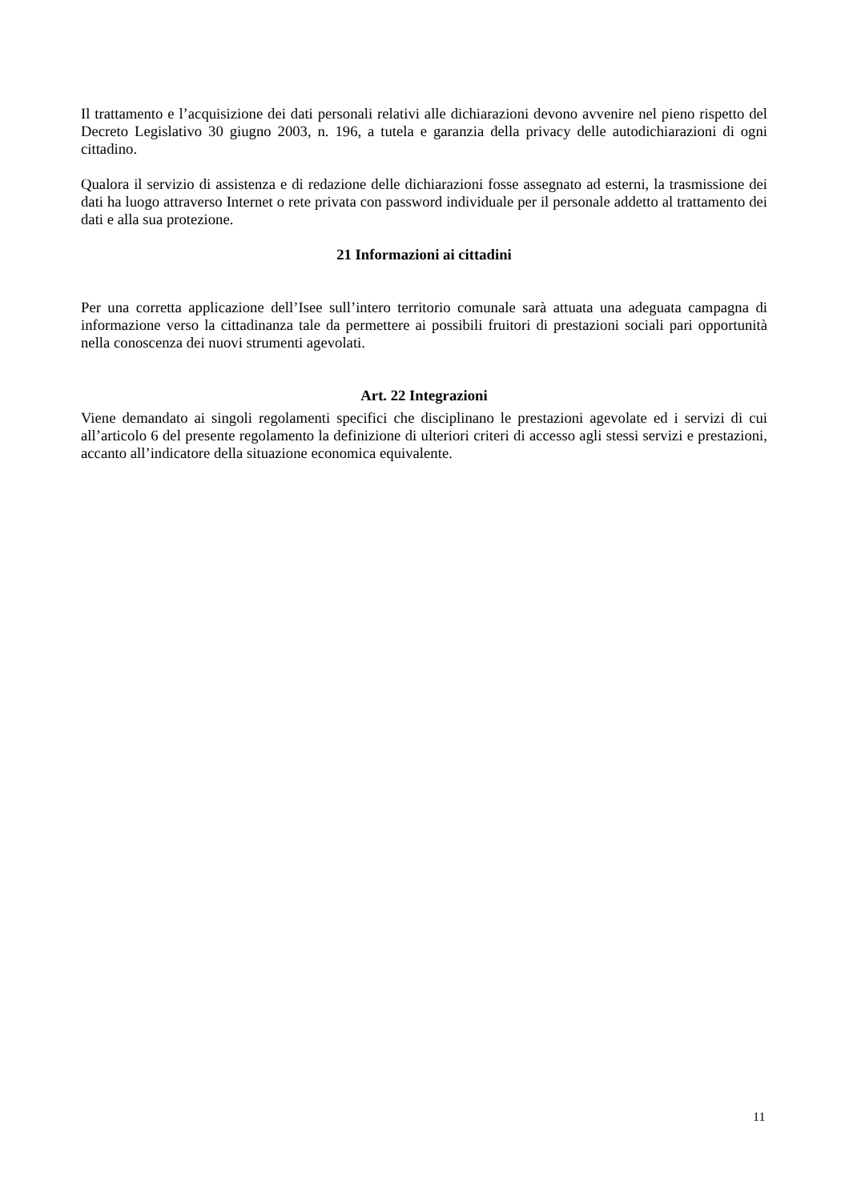Il trattamento e l’acquisizione dei dati personali relativi alle dichiarazioni devono avvenire nel pieno rispetto del Decreto Legislativo 30 giugno 2003, n. 196, a tutela e garanzia della privacy delle autodichiarazioni di ogni cittadino.
Qualora il servizio di assistenza e di redazione delle dichiarazioni fosse assegnato ad esterni, la trasmissione dei dati ha luogo attraverso Internet o rete privata con password individuale per il personale addetto al trattamento dei dati e alla sua protezione.
21 Informazioni ai cittadini
Per una corretta applicazione dell’Isee sull’intero territorio comunale sarà attuata una adeguata campagna di informazione verso la cittadinanza tale da permettere ai possibili fruitori di prestazioni sociali pari opportunità nella conoscenza dei nuovi strumenti agevolati.
Art. 22 Integrazioni
Viene demandato ai singoli regolamenti specifici che disciplinano le prestazioni agevolate ed i servizi di cui all’articolo 6 del presente regolamento la definizione di ulteriori criteri di accesso agli stessi servizi e prestazioni, accanto all’indicatore della situazione economica equivalente.
11